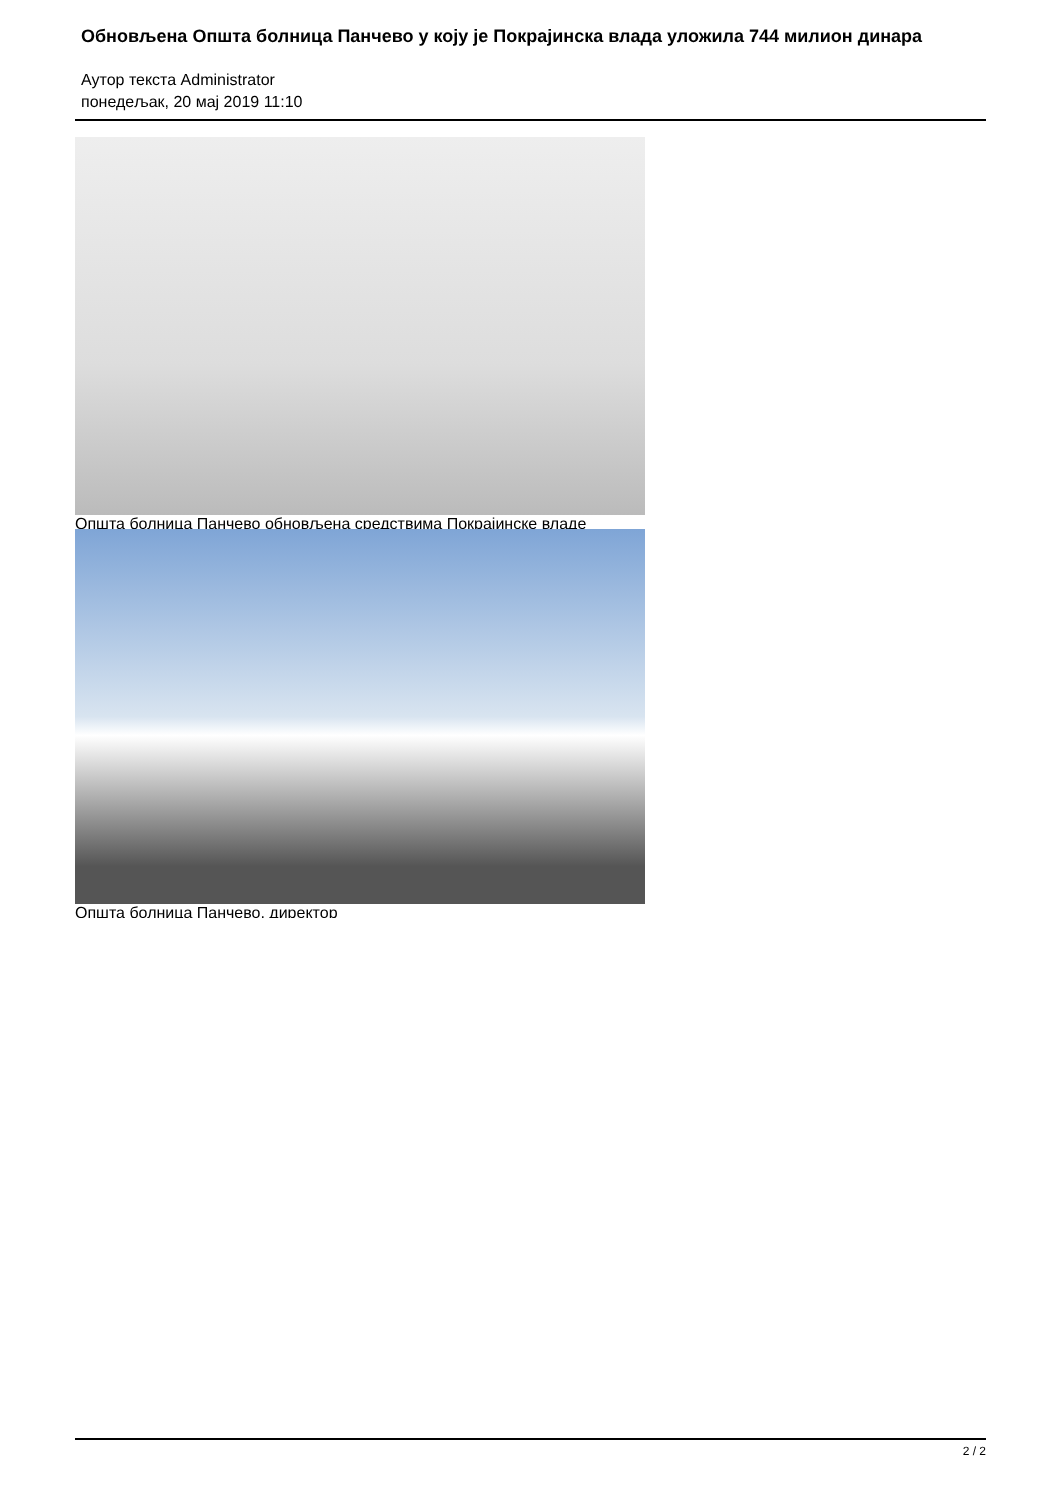Обновљена Општа болница Панчево у коју је Покрајинска влада уложила 744 милион динара
Аутор текста Administrator
понедељак, 20 мај 2019 11:10
Општа болница Панчево обновљена средствима Покрајинске владе
Општа болница Панчево, директор
2 / 2